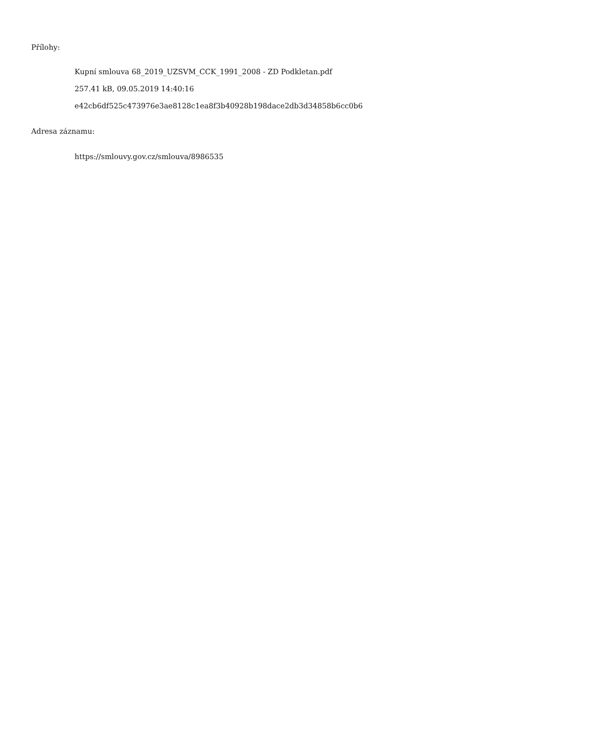Přílohy:
Kupní smlouva 68_2019_UZSVM_CCK_1991_2008 - ZD Podkletan.pdf
257.41 kB, 09.05.2019 14:40:16
e42cb6df525c473976e3ae8128c1ea8f3b40928b198dace2db3d34858b6cc0b6
Adresa záznamu:
https://smlouvy.gov.cz/smlouva/8986535